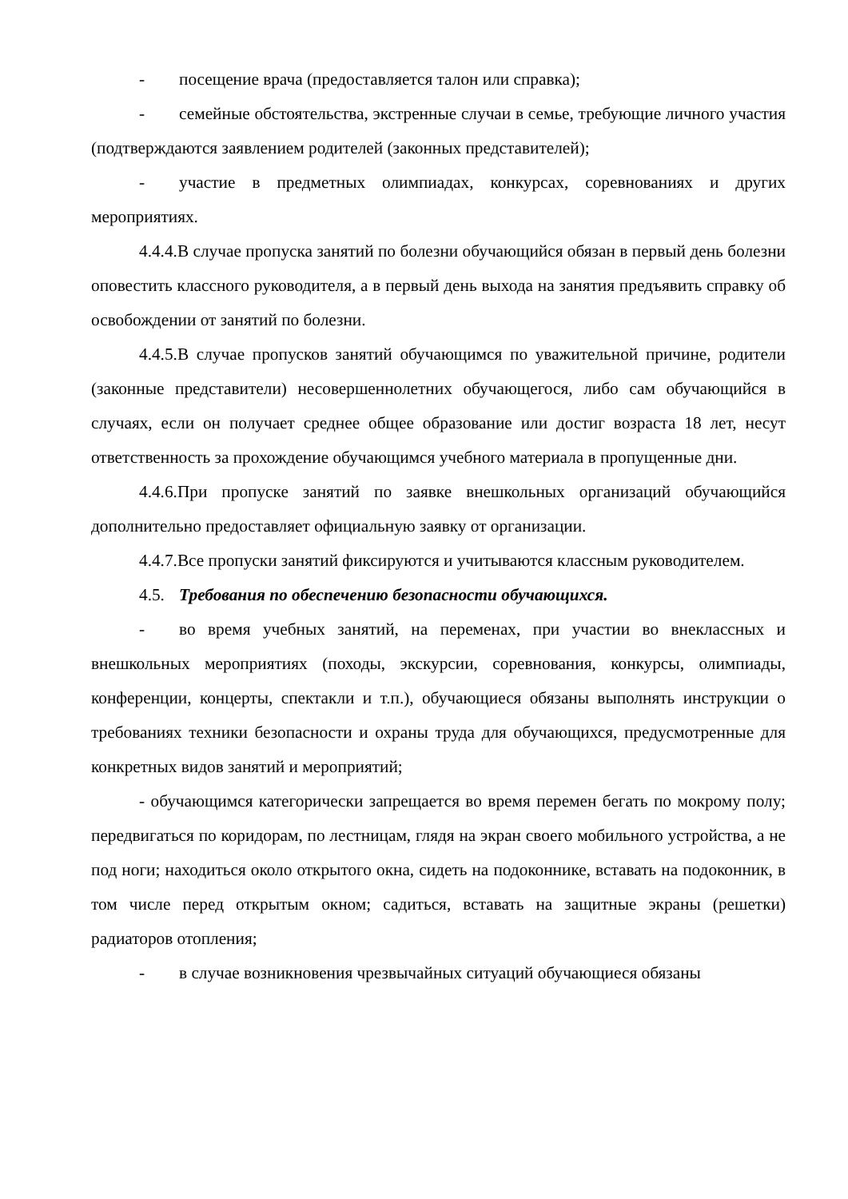- посещение врача (предоставляется талон или справка);
- семейные обстоятельства, экстренные случаи в семье, требующие личного участия (подтверждаются заявлением родителей (законных представителей);
- участие в предметных олимпиадах, конкурсах, соревнованиях и других мероприятиях.
4.4.4.В случае пропуска занятий по болезни обучающийся обязан в первый день болезни оповестить классного руководителя, а в первый день выхода на занятия предъявить справку об освобождении от занятий по болезни.
4.4.5.В случае пропусков занятий обучающимся по уважительной причине, родители (законные представители) несовершеннолетних обучающегося, либо сам обучающийся в случаях, если он получает среднее общее образование или достиг возраста 18 лет, несут ответственность за прохождение обучающимся учебного материала в пропущенные дни.
4.4.6.При пропуске занятий по заявке внешкольных организаций обучающийся дополнительно предоставляет официальную заявку от организации.
4.4.7.Все пропуски занятий фиксируются и учитываются классным руководителем.
4.5. Требования по обеспечению безопасности обучающихся.
- во время учебных занятий, на переменах, при участии во внеклассных и внешкольных мероприятиях (походы, экскурсии, соревнования, конкурсы, олимпиады, конференции, концерты, спектакли и т.п.), обучающиеся обязаны выполнять инструкции о требованиях техники безопасности и охраны труда для обучающихся, предусмотренные для конкретных видов занятий и мероприятий;
- обучающимся категорически запрещается во время перемен бегать по мокрому полу; передвигаться по коридорам, по лестницам, глядя на экран своего мобильного устройства, а не под ноги; находиться около открытого окна, сидеть на подоконнике, вставать на подоконник, в том числе перед открытым окном; садиться, вставать на защитные экраны (решетки) радиаторов отопления;
- в случае возникновения чрезвычайных ситуаций обучающиеся обязаны